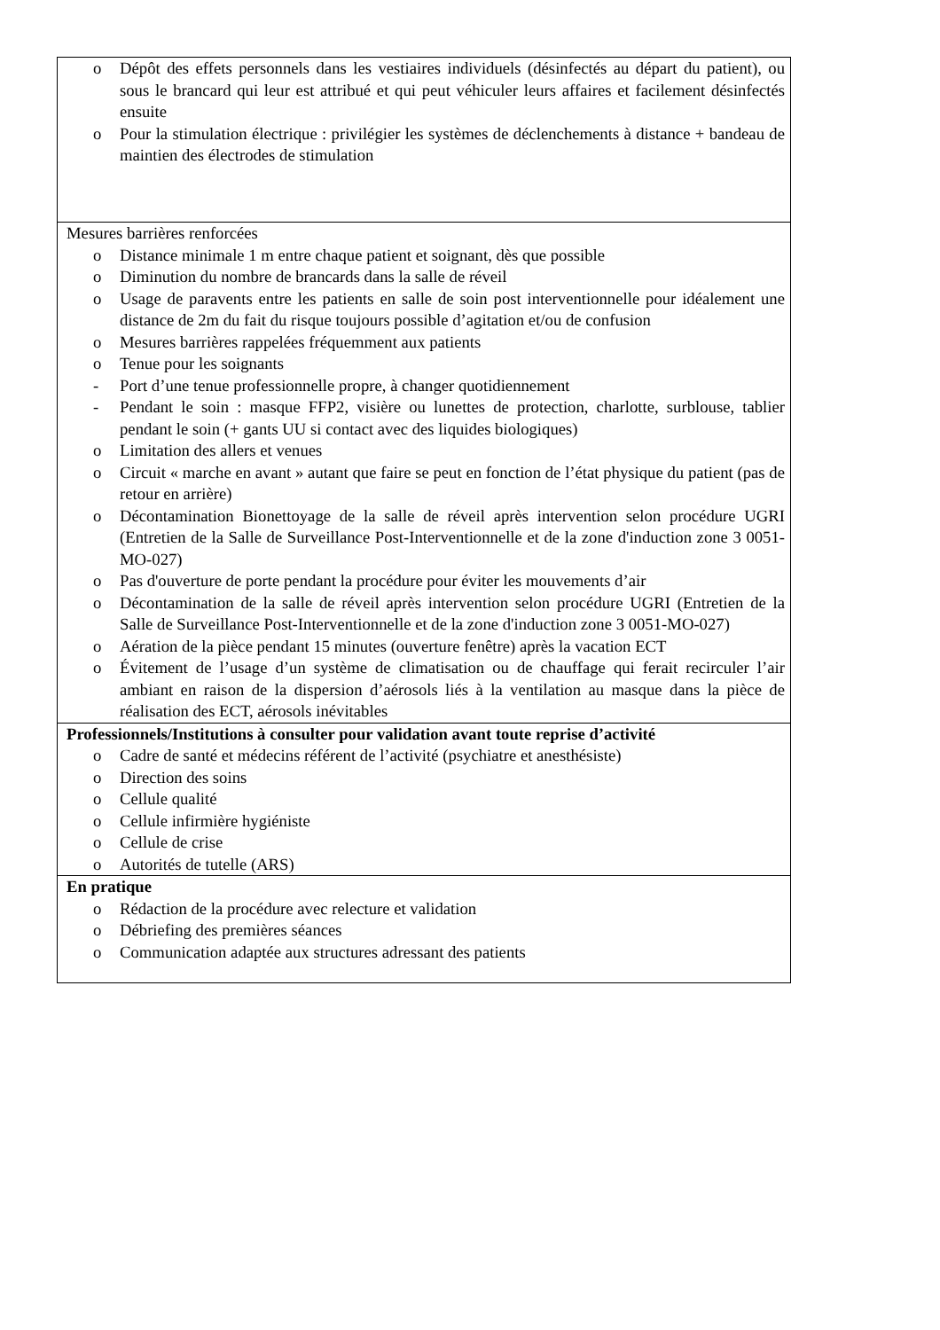| o Dépôt des effets personnels dans les vestiaires individuels (désinfectés au départ du patient), ou sous le brancard qui leur est attribué et qui peut véhiculer leurs affaires et facilement désinfectés ensuite o Pour la stimulation électrique : privilégier les systèmes de déclenchements à distance + bandeau de maintien des électrodes de stimulation |
| Mesures barrières renforcées o Distance minimale 1 m entre chaque patient et soignant, dès que possible o Diminution du nombre de brancards dans la salle de réveil o Usage de paravents entre les patients en salle de soin post interventionnelle pour idéalement une distance de 2m du fait du risque toujours possible d’agitation et/ou de confusion o Mesures barrières rappelées fréquemment aux patients o Tenue pour les soignants - Port d’une tenue professionnelle propre, à changer quotidiennement - Pendant le soin : masque FFP2, visière ou lunettes de protection, charlotte, surblouse, tablier pendant le soin (+ gants UU si contact avec des liquides biologiques) o Limitation des allers et venues o Circuit « marche en avant » autant que faire se peut en fonction de l’état physique du patient (pas de retour en arrière) o Décontamination Bionettoyage de la salle de réveil après intervention selon procédure UGRI (Entretien de la Salle de Surveillance Post-Interventionnelle et de la zone d'induction zone 3 0051-MO-027) o Pas d'ouverture de porte pendant la procédure pour éviter les mouvements d’air o Décontamination de la salle de réveil après intervention selon procédure UGRI (Entretien de la Salle de Surveillance Post-Interventionnelle et de la zone d'induction zone 3 0051-MO-027) o Aération de la pièce pendant 15 minutes (ouverture fenêtre) après la vacation ECT o Évitement de l’usage d’un système de climatisation ou de chauffage qui ferait recirculer l’air ambiant en raison de la dispersion d’aérosols liés à la ventilation au masque dans la pièce de réalisation des ECT, aérosols inévitables |
| Professionnels/Institutions à consulter pour validation avant toute reprise d’activité o Cadre de santé et médecins référent de l’activité (psychiatre et anesthésiste) o Direction des soins o Cellule qualité o Cellule infirmière hygiéniste o Cellule de crise o Autorités de tutelle (ARS) |
| En pratique o Rédaction de la procédure avec relecture et validation o Débriefing des premières séances o Communication adaptée aux structures adressant des patients |